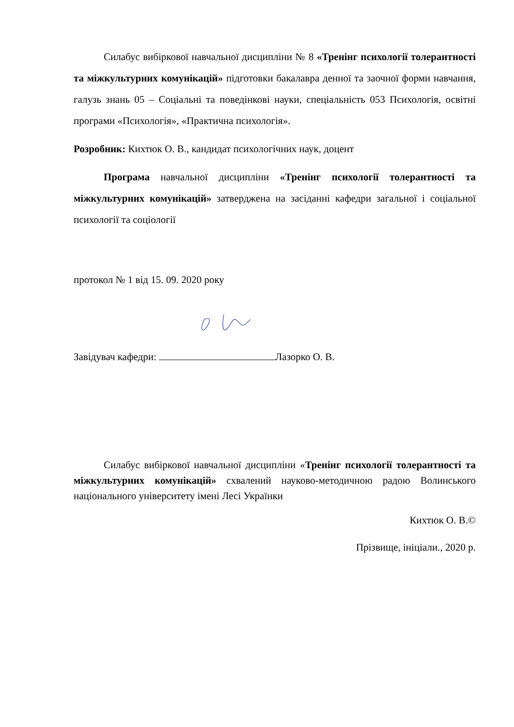Силабус вибіркової навчальної дисципліни № 8 «Тренінг психології толерантності та міжкультурних комунікацій» підготовки бакалавра денної та заочної форми навчання, галузь знань 05 – Соціальні та поведінкові науки, спеціальність 053 Психологія, освітні програми «Психологія», «Практична психологія».
Розробник: Кихтюк О. В., кандидат психологічних наук, доцент
Програма навчальної дисципліни «Тренінг психології толерантності та міжкультурних комунікацій» затверджена на засіданні кафедри загальної і соціальної психології та соціології
протокол № 1 від 15. 09. 2020 року
Завідувач кафедри: Лазорко О. В.
Силабус вибіркової навчальної дисципліни «Тренінг психології толерантності та міжкультурних комунікацій» схвалений науково-методичною радою Волинського національного університету імені Лесі Українки
Кихтюк О. В.©
Прізвище, ініціали., 2020 р.